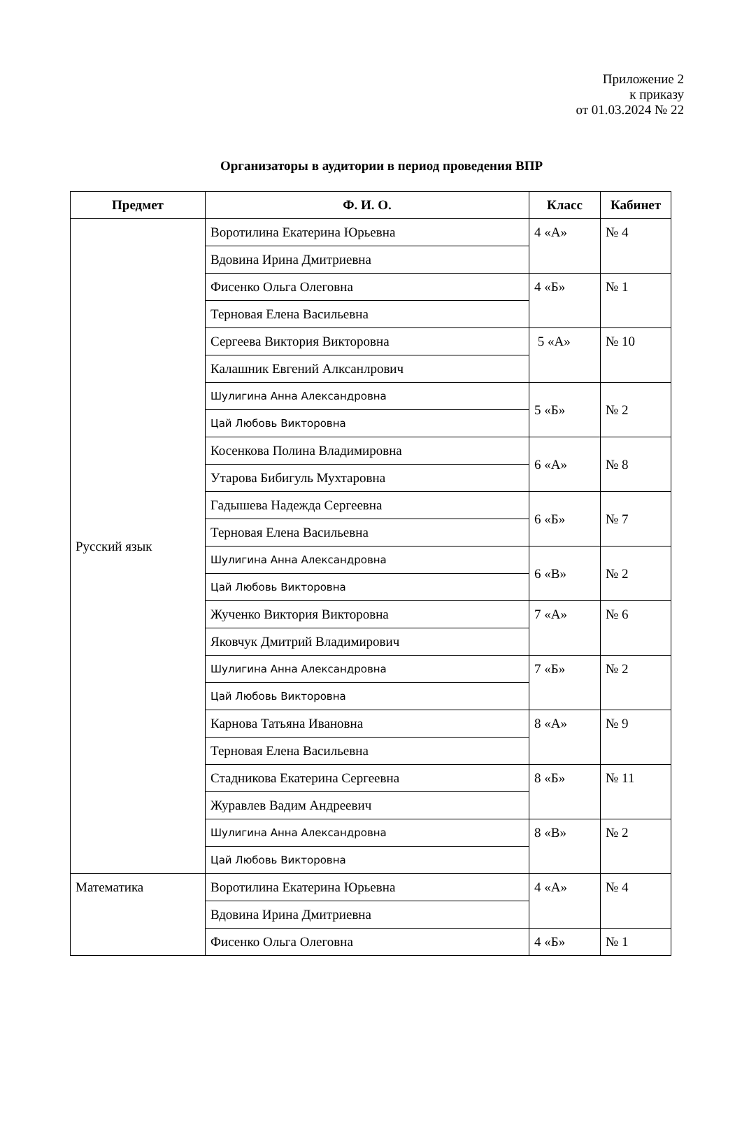Приложение 2
к приказу
от 01.03.2024 № 22
Организаторы в аудитории в период проведения ВПР
| Предмет | Ф. И. О. | Класс | Кабинет |
| --- | --- | --- | --- |
| Русский язык | Воротилина Екатерина Юрьевна | 4 «А» | № 4 |
| | Вдовина Ирина Дмитриевна | | |
| | Фисенко Ольга Олеговна | 4 «Б» | № 1 |
| | Терновая Елена Васильевна | | |
| | Сергеева Виктория Викторовна | 5 «А» | № 10 |
| | Калашник Евгений Алксанлрович | | |
| | Шулигина Анна Александровна | 5 «Б» | № 2 |
| | Цай Любовь Викторовна | | |
| | Косенкова Полина Владимировна | 6 «А» | № 8 |
| | Утарова Бибигуль Мухтаровна | | |
| | Гадышева Надежда Сергеевна | 6 «Б» | № 7 |
| | Терновая Елена Васильевна | | |
| | Шулигина Анна Александровна | 6 «В» | № 2 |
| | Цай Любовь Викторовна | | |
| | Жученко Виктория Викторовна | 7 «А» | № 6 |
| | Яковчук Дмитрий Владимирович | | |
| | Шулигина Анна Александровна | 7 «Б» | № 2 |
| | Цай Любовь Викторовна | | |
| | Карнова Татьяна Ивановна | 8 «А» | № 9 |
| | Терновая Елена Васильевна | | |
| | Стадникова Екатерина Сергеевна | 8 «Б» | № 11 |
| | Журавлев Вадим Андреевич | | |
| | Шулигина Анна Александровна | 8 «В» | № 2 |
| | Цай Любовь Викторовна | | |
| Математика | Воротилина Екатерина Юрьевна | 4 «А» | № 4 |
| | Вдовина Ирина Дмитриевна | | |
| | Фисенко Ольга Олеговна | 4 «Б» | № 1 |